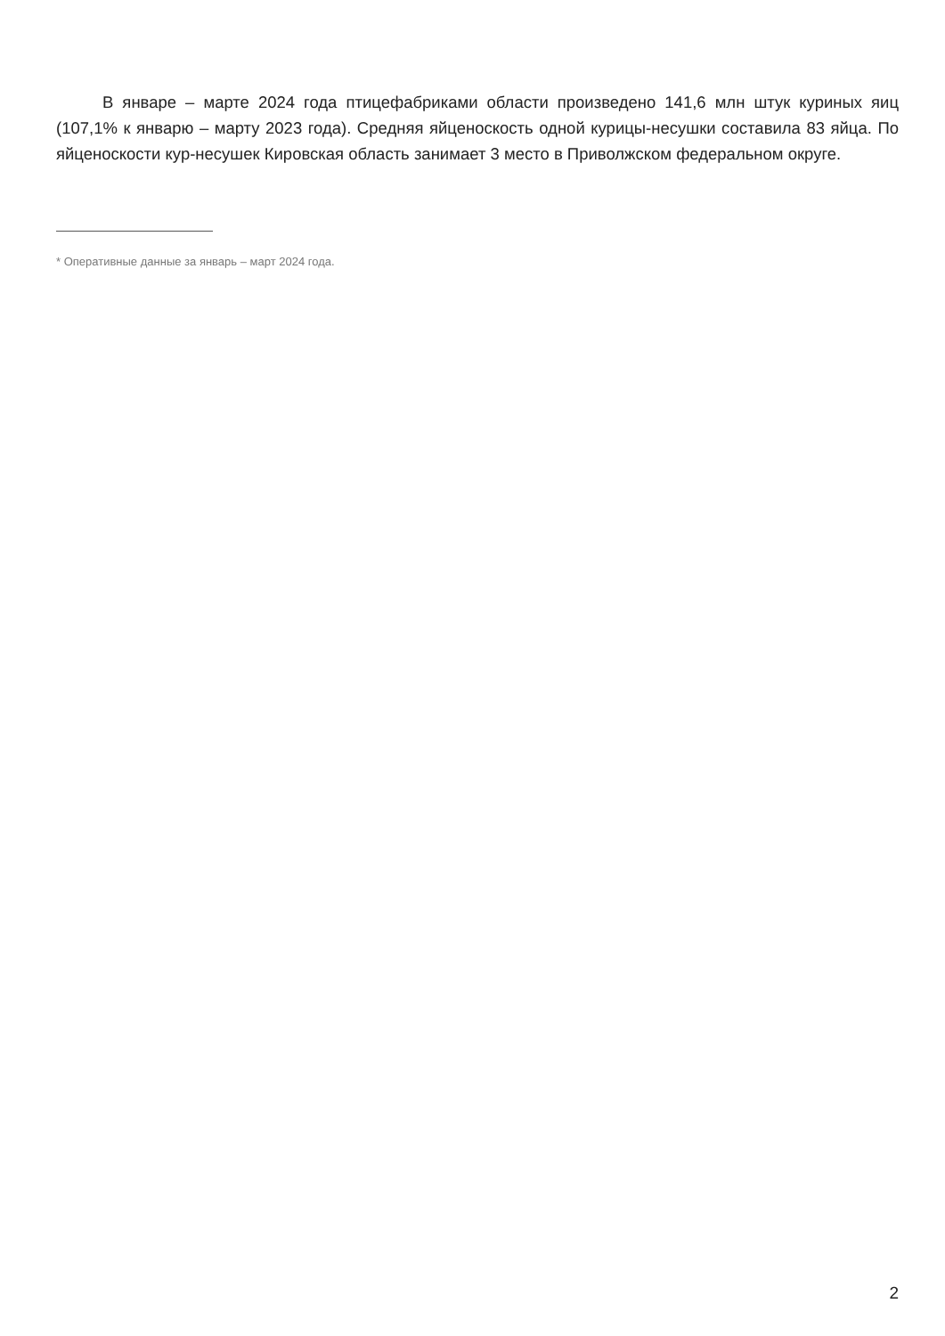В январе – марте 2024 года птицефабриками области произведено 141,6 млн штук куриных яиц (107,1% к январю – марту 2023 года). Средняя яйценоскость одной курицы-несушки составила 83 яйца. По яйценоскости кур-несушек Кировская область занимает 3 место в Приволжском федеральном округе.
* Оперативные данные за январь – март 2024 года.
2